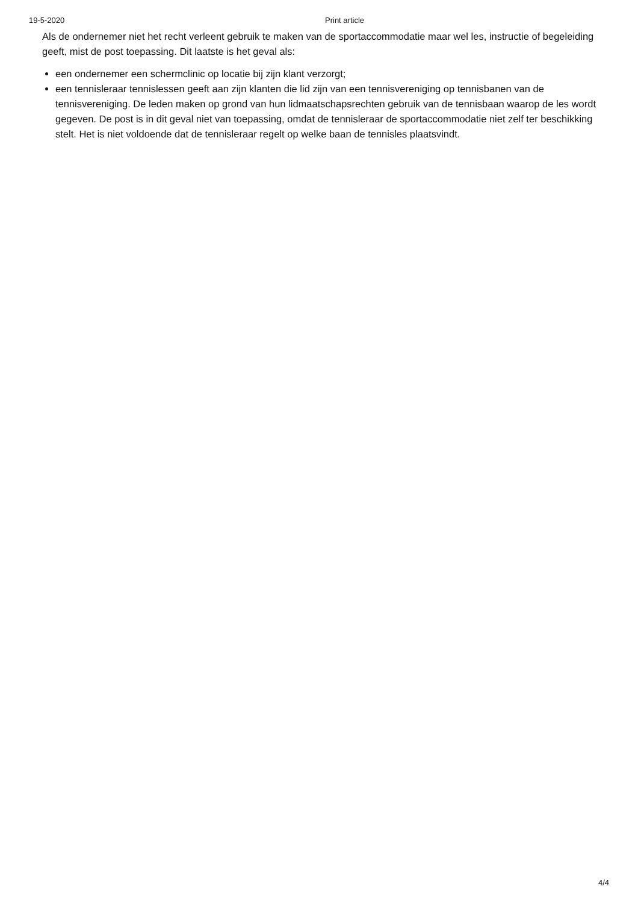19-5-2020 Print article
Als de ondernemer niet het recht verleent gebruik te maken van de sportaccommodatie maar wel les, instructie of begeleiding geeft, mist de post toepassing. Dit laatste is het geval als:
een ondernemer een schermclinic op locatie bij zijn klant verzorgt;
een tennisleraar tennislessen geeft aan zijn klanten die lid zijn van een tennisvereniging op tennisbanen van de tennisvereniging. De leden maken op grond van hun lidmaatschapsrechten gebruik van de tennisbaan waarop de les wordt gegeven. De post is in dit geval niet van toepassing, omdat de tennisleraar de sportaccommodatie niet zelf ter beschikking stelt. Het is niet voldoende dat de tennisleraar regelt op welke baan de tennisles plaatsvindt.
4/4